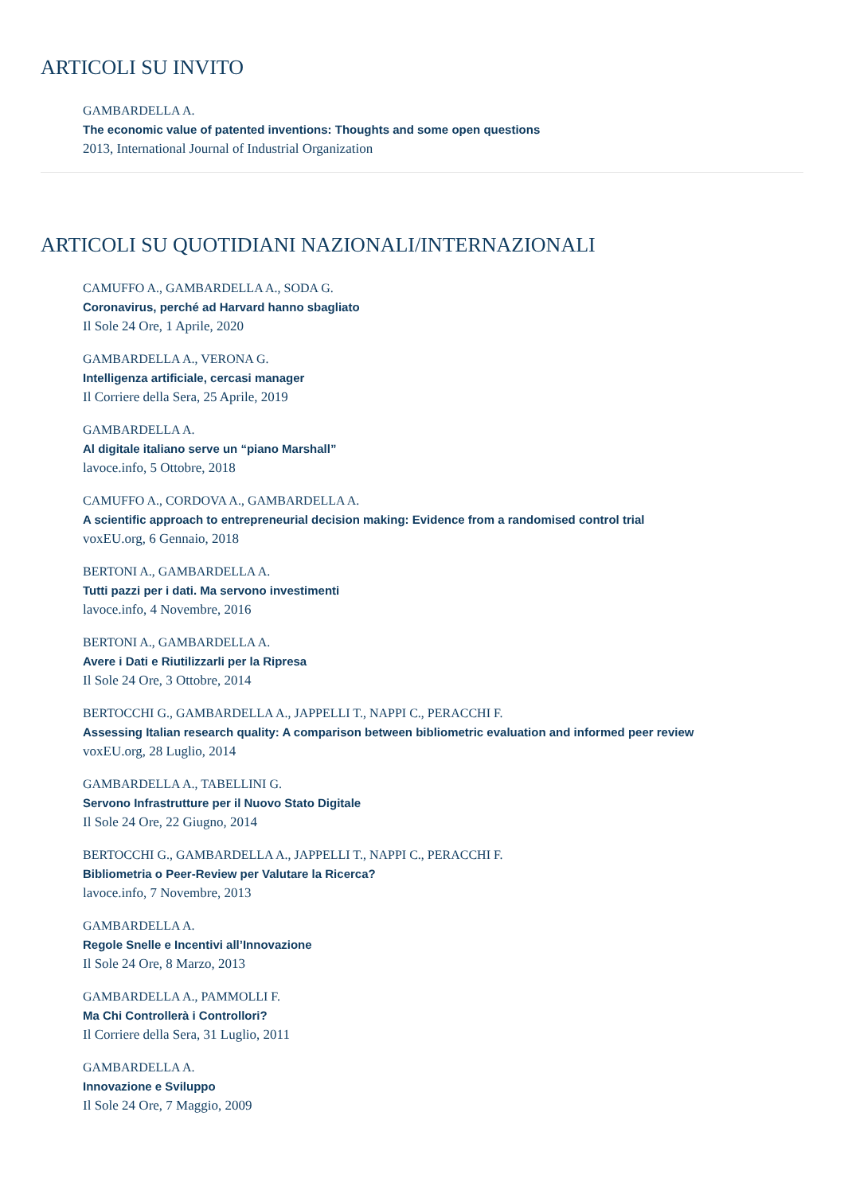ARTICOLI SU INVITO
GAMBARDELLA A.
The economic value of patented inventions: Thoughts and some open questions
2013, International Journal of Industrial Organization
ARTICOLI SU QUOTIDIANI NAZIONALI/INTERNAZIONALI
CAMUFFO A., GAMBARDELLA A., SODA G.
Coronavirus, perché ad Harvard hanno sbagliato
Il Sole 24 Ore, 1 Aprile, 2020
GAMBARDELLA A., VERONA G.
Intelligenza artificiale, cercasi manager
Il Corriere della Sera, 25 Aprile, 2019
GAMBARDELLA A.
Al digitale italiano serve un “piano Marshall”
lavoce.info, 5 Ottobre, 2018
CAMUFFO A., CORDOVA A., GAMBARDELLA A.
A scientific approach to entrepreneurial decision making: Evidence from a randomised control trial
voxEU.org, 6 Gennaio, 2018
BERTONI A., GAMBARDELLA A.
Tutti pazzi per i dati. Ma servono investimenti
lavoce.info, 4 Novembre, 2016
BERTONI A., GAMBARDELLA A.
Avere i Dati e Riutilizzarli per la Ripresa
Il Sole 24 Ore, 3 Ottobre, 2014
BERTOCCHI G., GAMBARDELLA A., JAPPELLI T., NAPPI C., PERACCHI F.
Assessing Italian research quality: A comparison between bibliometric evaluation and informed peer review
voxEU.org, 28 Luglio, 2014
GAMBARDELLA A., TABELLINI G.
Servono Infrastrutture per il Nuovo Stato Digitale
Il Sole 24 Ore, 22 Giugno, 2014
BERTOCCHI G., GAMBARDELLA A., JAPPELLI T., NAPPI C., PERACCHI F.
Bibliometria o Peer-Review per Valutare la Ricerca?
lavoce.info, 7 Novembre, 2013
GAMBARDELLA A.
Regole Snelle e Incentivi all’Innovazione
Il Sole 24 Ore, 8 Marzo, 2013
GAMBARDELLA A., PAMMOLLI F.
Ma Chi Controllerà i Controllori?
Il Corriere della Sera, 31 Luglio, 2011
GAMBARDELLA A.
Innovazione e Sviluppo
Il Sole 24 Ore, 7 Maggio, 2009